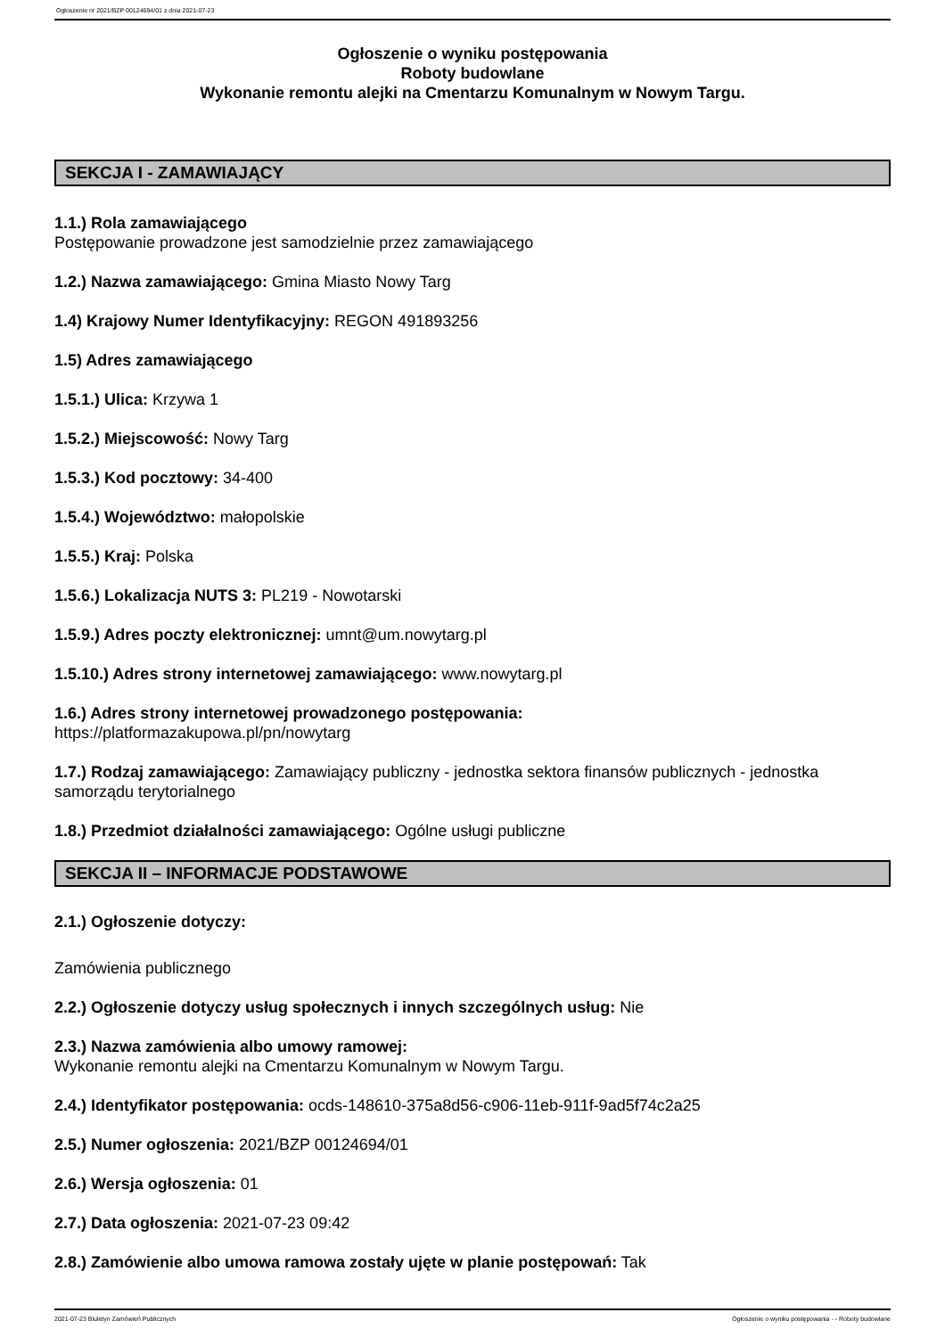Ogłoszenie nr 2021/BZP 00124694/01 z dnia 2021-07-23
Ogłoszenie o wyniku postępowania
Roboty budowlane
Wykonanie remontu alejki na Cmentarzu Komunalnym w Nowym Targu.
SEKCJA I - ZAMAWIAJĄCY
1.1.) Rola zamawiającego
Postępowanie prowadzone jest samodzielnie przez zamawiającego
1.2.) Nazwa zamawiającego: Gmina Miasto Nowy Targ
1.4) Krajowy Numer Identyfikacyjny: REGON 491893256
1.5) Adres zamawiającego
1.5.1.) Ulica: Krzywa 1
1.5.2.) Miejscowość: Nowy Targ
1.5.3.) Kod pocztowy: 34-400
1.5.4.) Województwo: małopolskie
1.5.5.) Kraj: Polska
1.5.6.) Lokalizacja NUTS 3: PL219 - Nowotarski
1.5.9.) Adres poczty elektronicznej: umnt@um.nowytarg.pl
1.5.10.) Adres strony internetowej zamawiającego: www.nowytarg.pl
1.6.) Adres strony internetowej prowadzonego postępowania:
https://platformazakupowa.pl/pn/nowytarg
1.7.) Rodzaj zamawiającego: Zamawiający publiczny - jednostka sektora finansów publicznych - jednostka samorządu terytorialnego
1.8.) Przedmiot działalności zamawiającego: Ogólne usługi publiczne
SEKCJA II – INFORMACJE PODSTAWOWE
2.1.) Ogłoszenie dotyczy:
Zamówienia publicznego
2.2.) Ogłoszenie dotyczy usług społecznych i innych szczególnych usług: Nie
2.3.) Nazwa zamówienia albo umowy ramowej:
Wykonanie remontu alejki na Cmentarzu Komunalnym w Nowym Targu.
2.4.) Identyfikator postępowania: ocds-148610-375a8d56-c906-11eb-911f-9ad5f74c2a25
2.5.) Numer ogłoszenia: 2021/BZP 00124694/01
2.6.) Wersja ogłoszenia: 01
2.7.) Data ogłoszenia: 2021-07-23 09:42
2.8.) Zamówienie albo umowa ramowa zostały ujęte w planie postępowań: Tak
2021-07-23 Biuletyn Zamówień Publicznych Ogłoszenie o wyniku postępowania - - Roboty budowlane